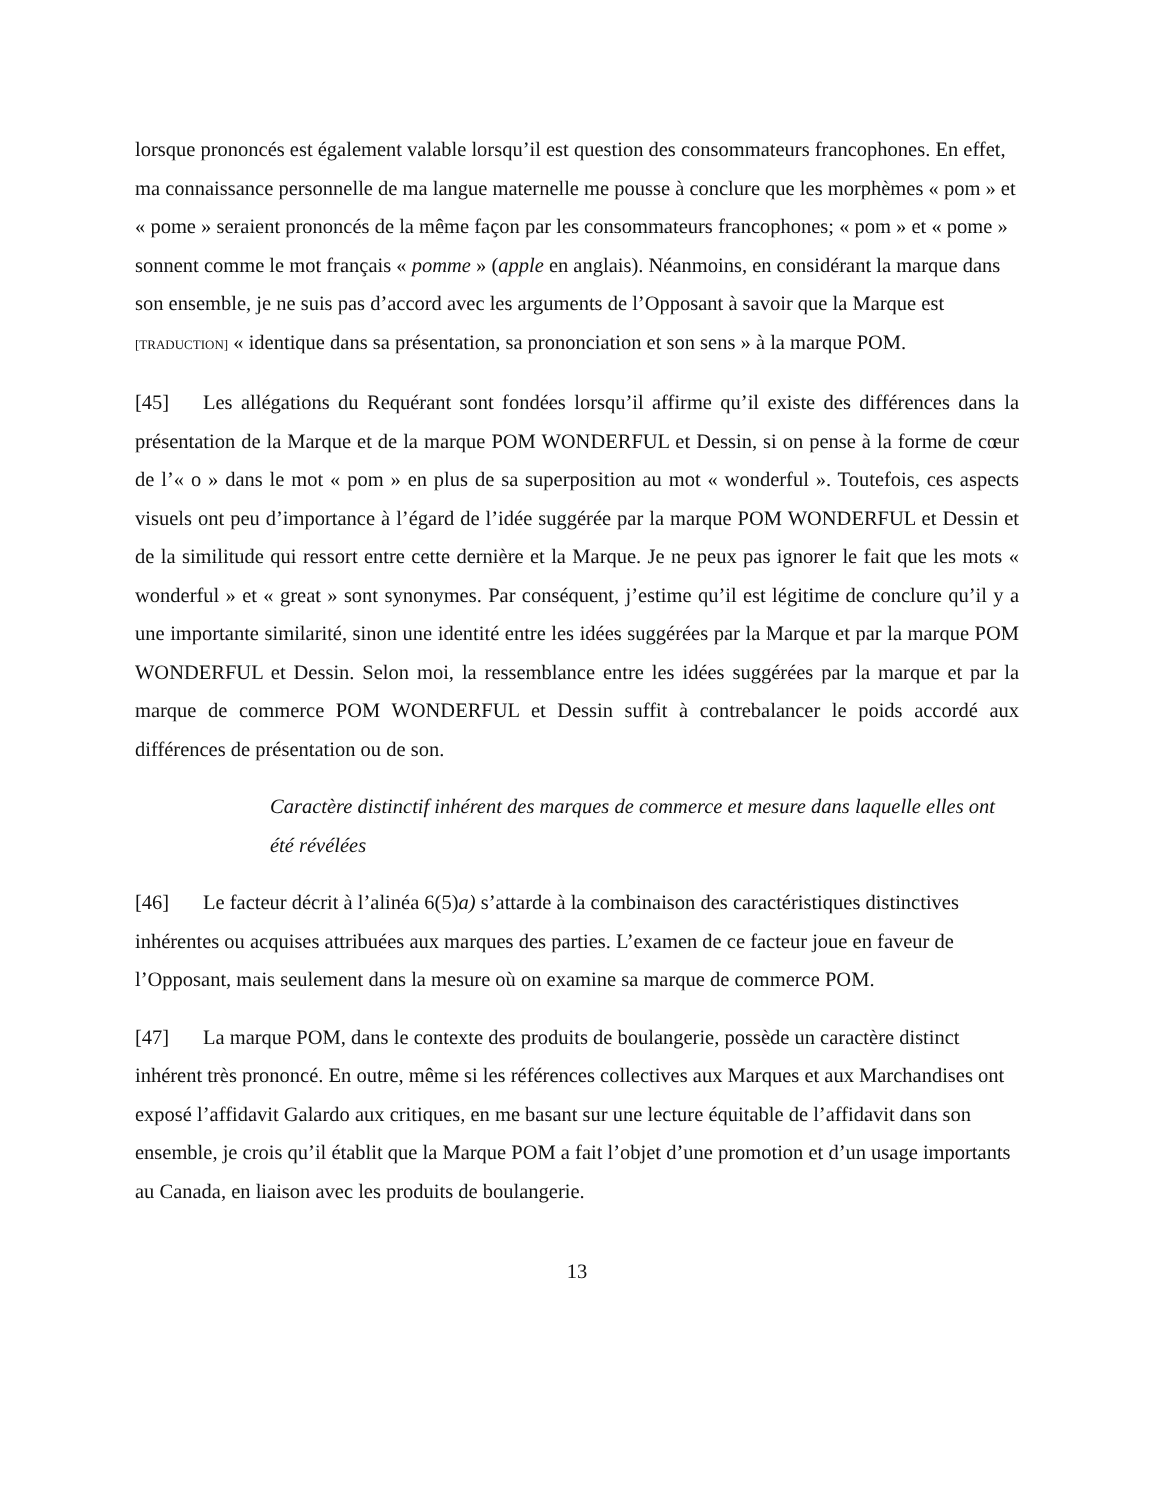lorsque prononcés est également valable lorsqu’il est question des consommateurs francophones. En effet, ma connaissance personnelle de ma langue maternelle me pousse à conclure que les morphèmes « pom » et « pome » seraient prononcés de la même façon par les consommateurs francophones; « pom » et « pome » sonnent comme le mot français « pomme » (apple en anglais). Néanmoins, en considérant la marque dans son ensemble, je ne suis pas d’accord avec les arguments de l’Opposant à savoir que la Marque est [TRADUCTION] « identique dans sa présentation, sa prononciation et son sens » à la marque POM.
[45] Les allégations du Requérant sont fondées lorsqu’il affirme qu’il existe des différences dans la présentation de la Marque et de la marque POM WONDERFUL et Dessin, si on pense à la forme de cœur de l’« o » dans le mot « pom » en plus de sa superposition au mot « wonderful ». Toutefois, ces aspects visuels ont peu d’importance à l’égard de l’idée suggérée par la marque POM WONDERFUL et Dessin et de la similitude qui ressort entre cette dernière et la Marque. Je ne peux pas ignorer le fait que les mots « wonderful » et « great » sont synonymes. Par conséquent, j’estime qu’il est légitime de conclure qu’il y a une importante similarité, sinon une identité entre les idées suggérées par la Marque et par la marque POM WONDERFUL et Dessin. Selon moi, la ressemblance entre les idées suggérées par la marque et par la marque de commerce POM WONDERFUL et Dessin suffit à contrebalancer le poids accordé aux différences de présentation ou de son.
Caractère distinctif inhérent des marques de commerce et mesure dans laquelle elles ont été révélées
[46] Le facteur décrit à l’alinéa 6(5)a) s’attarde à la combinaison des caractéristiques distinctives inhérentes ou acquises attribuées aux marques des parties. L’examen de ce facteur joue en faveur de l’Opposant, mais seulement dans la mesure où on examine sa marque de commerce POM.
[47] La marque POM, dans le contexte des produits de boulangerie, possède un caractère distinct inhérent très prononcé. En outre, même si les références collectives aux Marques et aux Marchandises ont exposé l’affidavit Galardo aux critiques, en me basant sur une lecture équitable de l’affidavit dans son ensemble, je crois qu’il établit que la Marque POM a fait l’objet d’une promotion et d’un usage importants au Canada, en liaison avec les produits de boulangerie.
13